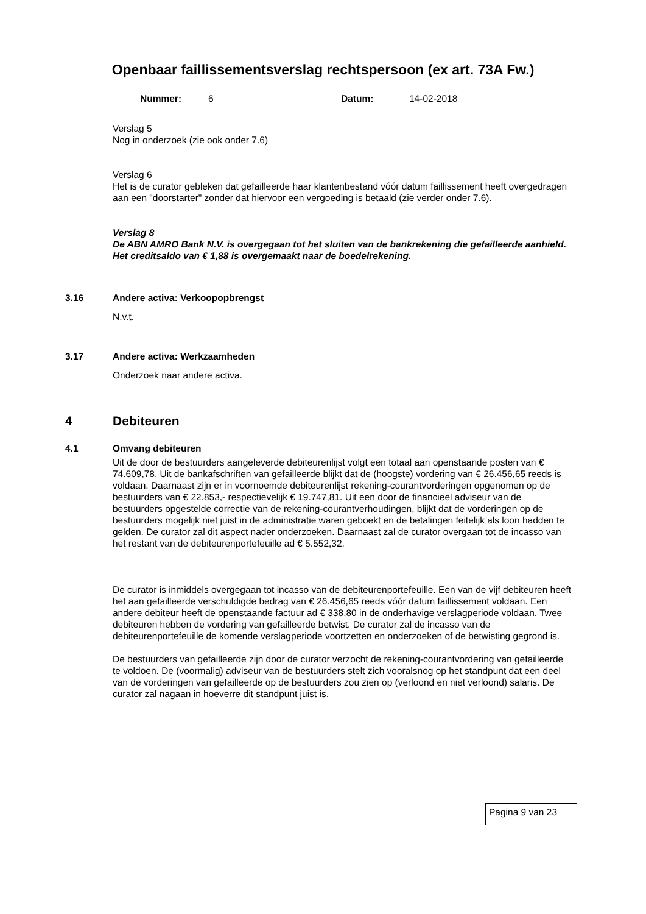Openbaar faillissementsverslag rechtspersoon (ex art. 73A Fw.)
Nummer: 6 Datum: 14-02-2018
Verslag 5
Nog in onderzoek (zie ook onder 7.6)
Verslag 6
Het is de curator gebleken dat gefailleerde haar klantenbestand vóór datum faillissement heeft overgedragen aan een "doorstarter" zonder dat hiervoor een vergoeding is betaald (zie verder onder 7.6).
Verslag 8
De ABN AMRO Bank N.V. is overgegaan tot het sluiten van de bankrekening die gefailleerde aanhield. Het creditsaldo van € 1,88 is overgemaakt naar de boedelrekening.
3.16 Andere activa: Verkoopopbrengst
N.v.t.
3.17 Andere activa: Werkzaamheden
Onderzoek naar andere activa.
4 Debiteuren
4.1 Omvang debiteuren
Uit de door de bestuurders aangeleverde debiteurenlijst volgt een totaal aan openstaande posten van € 74.609,78. Uit de bankafschriften van gefailleerde blijkt dat de (hoogste) vordering van € 26.456,65 reeds is voldaan. Daarnaast zijn er in voornoemde debiteurenlijst rekening-courantvorderingen opgenomen op de bestuurders van € 22.853,- respectievelijk € 19.747,81. Uit een door de financieel adviseur van de bestuurders opgestelde correctie van de rekening-courantverhoudingen, blijkt dat de vorderingen op de bestuurders mogelijk niet juist in de administratie waren geboekt en de betalingen feitelijk als loon hadden te gelden. De curator zal dit aspect nader onderzoeken. Daarnaast zal de curator overgaan tot de incasso van het restant van de debiteurenportefeuille ad € 5.552,32.
De curator is inmiddels overgegaan tot incasso van de debiteurenportefeuille. Een van de vijf debiteuren heeft het aan gefailleerde verschuldigde bedrag van € 26.456,65 reeds vóór datum faillissement voldaan. Een andere debiteur heeft de openstaande factuur ad € 338,80 in de onderhavige verslagperiode voldaan. Twee debiteuren hebben de vordering van gefailleerde betwist. De curator zal de incasso van de debiteurenportefeuille de komende verslagperiode voortzetten en onderzoeken of de betwisting gegrond is.
De bestuurders van gefailleerde zijn door de curator verzocht de rekening-courantvordering van gefailleerde te voldoen. De (voormalig) adviseur van de bestuurders stelt zich vooralsnog op het standpunt dat een deel van de vorderingen van gefailleerde op de bestuurders zou zien op (verloond en niet verloond) salaris. De curator zal nagaan in hoeverre dit standpunt juist is.
Pagina 9 van 23